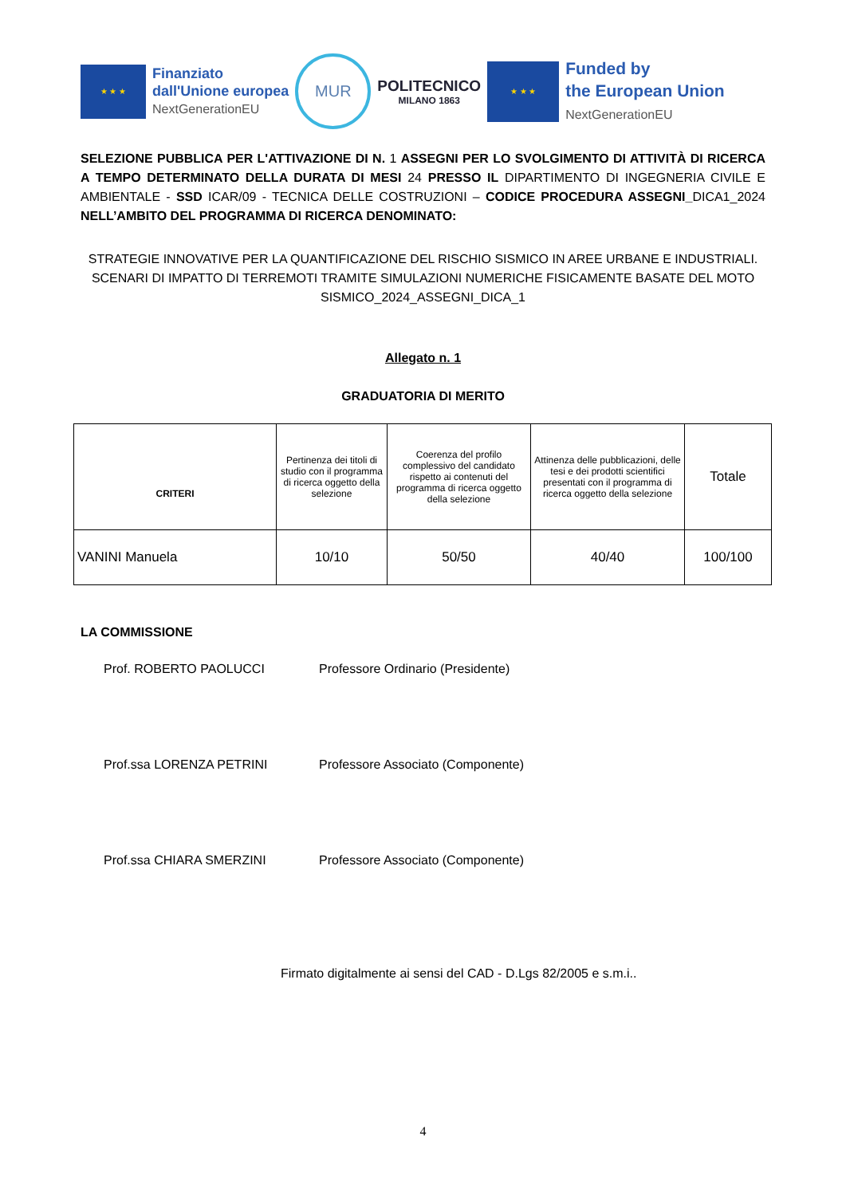★ ★ ★
Finanziato
dall'Unione europea
NextGenerationEU
MUR
POLITECNICO
MILANO 1863
★ ★ ★
Funded by
the European Union
NextGenerationEU
SELEZIONE PUBBLICA PER L'ATTIVAZIONE DI N. 1 ASSEGNI PER LO SVOLGIMENTO DI ATTIVITÀ DI RICERCA A TEMPO DETERMINATO DELLA DURATA DI MESI 24 PRESSO IL DIPARTIMENTO DI INGEGNERIA CIVILE E AMBIENTALE - SSD ICAR/09 - TECNICA DELLE COSTRUZIONI – CODICE PROCEDURA ASSEGNI_DICA1_2024 NELL’AMBITO DEL PROGRAMMA DI RICERCA DENOMINATO:
STRATEGIE INNOVATIVE PER LA QUANTIFICAZIONE DEL RISCHIO SISMICO IN AREE URBANE E INDUSTRIALI. SCENARI DI IMPATTO DI TERREMOTI TRAMITE SIMULAZIONI NUMERICHE FISICAMENTE BASATE DEL MOTO SISMICO_2024_ASSEGNI_DICA_1
Allegato n. 1
GRADUATORIA DI MERITO
| CRITERI | Pertinenza dei titoli di studio con il programma di ricerca oggetto della selezione | Coerenza del profilo complessivo del candidato rispetto ai contenuti del programma di ricerca oggetto della selezione | Attinenza delle pubblicazioni, delle tesi e dei prodotti scientifici presentati con il programma di ricerca oggetto della selezione | Totale |
| --- | --- | --- | --- | --- |
| VANINI Manuela | 10/10 | 50/50 | 40/40 | 100/100 |
LA COMMISSIONE
Prof. ROBERTO PAOLUCCI Professore Ordinario (Presidente)
Prof.ssa LORENZA PETRINI Professore Associato (Componente)
Prof.ssa CHIARA SMERZINI Professore Associato (Componente)
Firmato digitalmente ai sensi del CAD - D.Lgs 82/2005 e s.m.i..
4